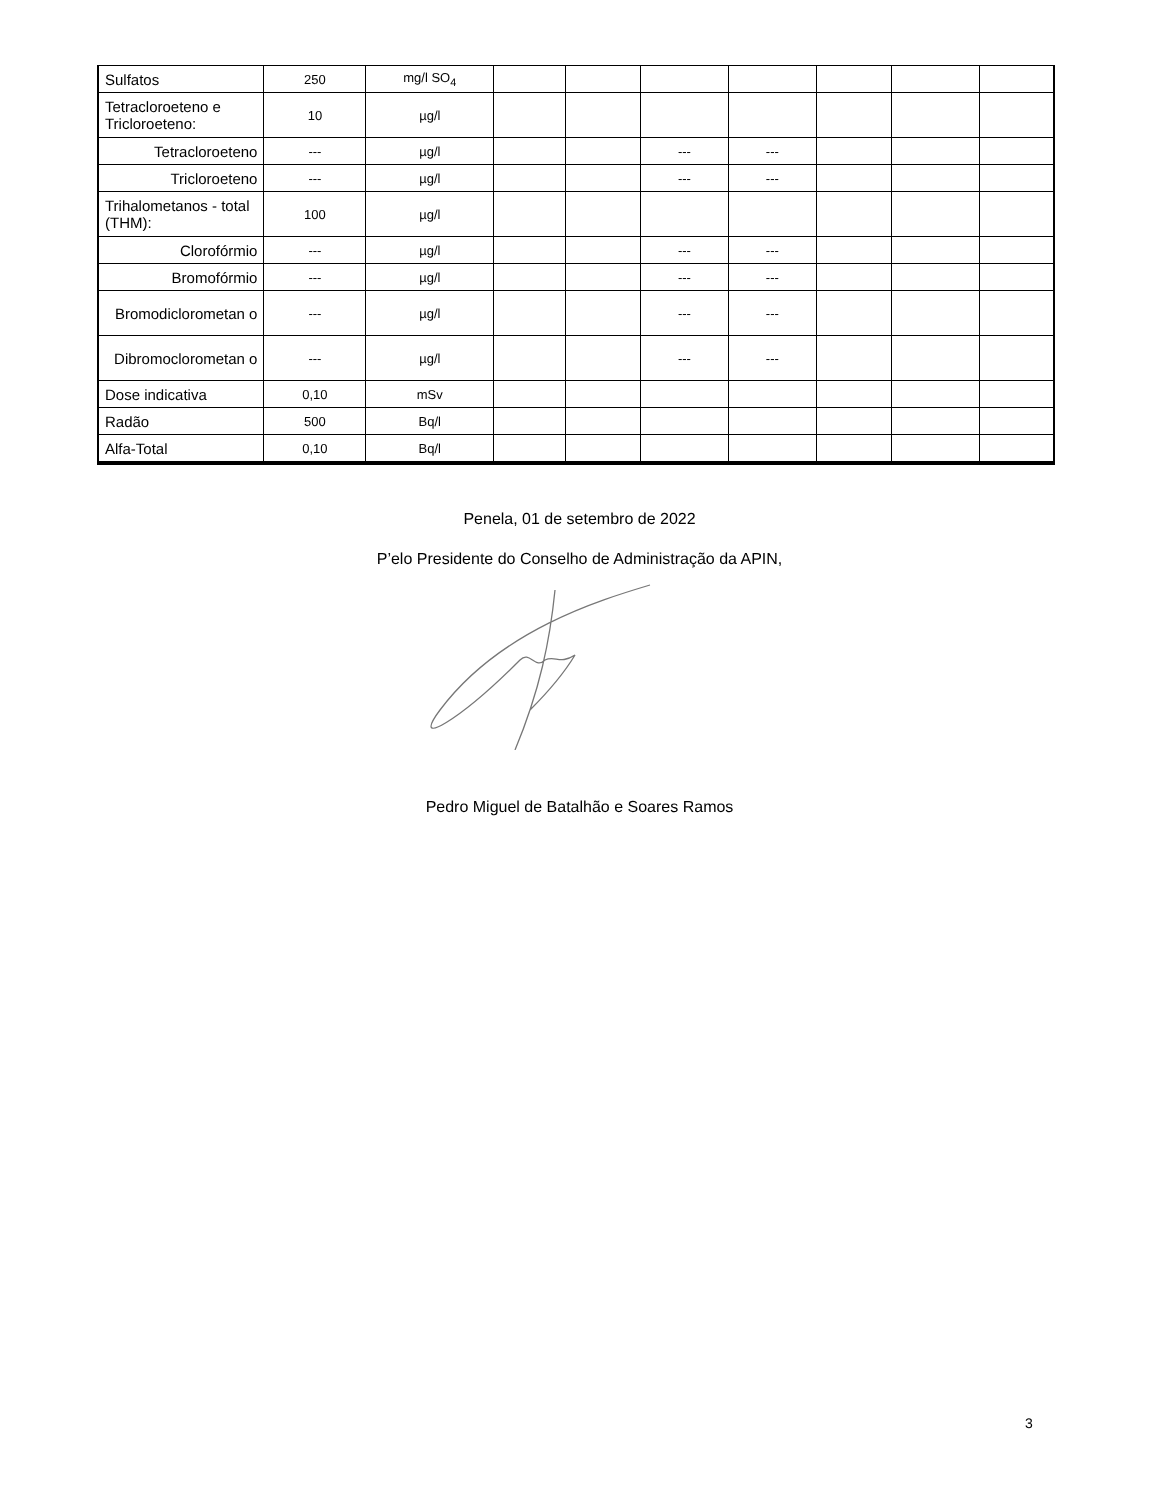| Sulfatos | 250 | mg/l SO<sub>4</sub> | | | | | | | |
| Tetracloroeteno e Tricloroeteno: | 10 | µg/l | | | | | | | |
| Tetracloroeteno | --- | µg/l | | | --- | --- | | | |
| Tricloroeteno | --- | µg/l | | | --- | --- | | | |
| Trihalometanos - total (THM): | 100 | µg/l | | | | | | | |
| Clorofórmio | --- | µg/l | | | --- | --- | | | |
| Bromofórmio | --- | µg/l | | | --- | --- | | | |
| Bromodiclorometan o | --- | µg/l | | | --- | --- | | | |
| Dibromoclorometan o | --- | µg/l | | | --- | --- | | | |
| Dose indicativa | 0,10 | mSv | | | | | | | |
| Radão | 500 | Bq/l | | | | | | | |
| Alfa-Total | 0,10 | Bq/l | | | | | | | |
Penela, 01 de setembro de 2022
P’elo Presidente do Conselho de Administração da APIN,
Pedro Miguel de Batalhão e Soares Ramos
3